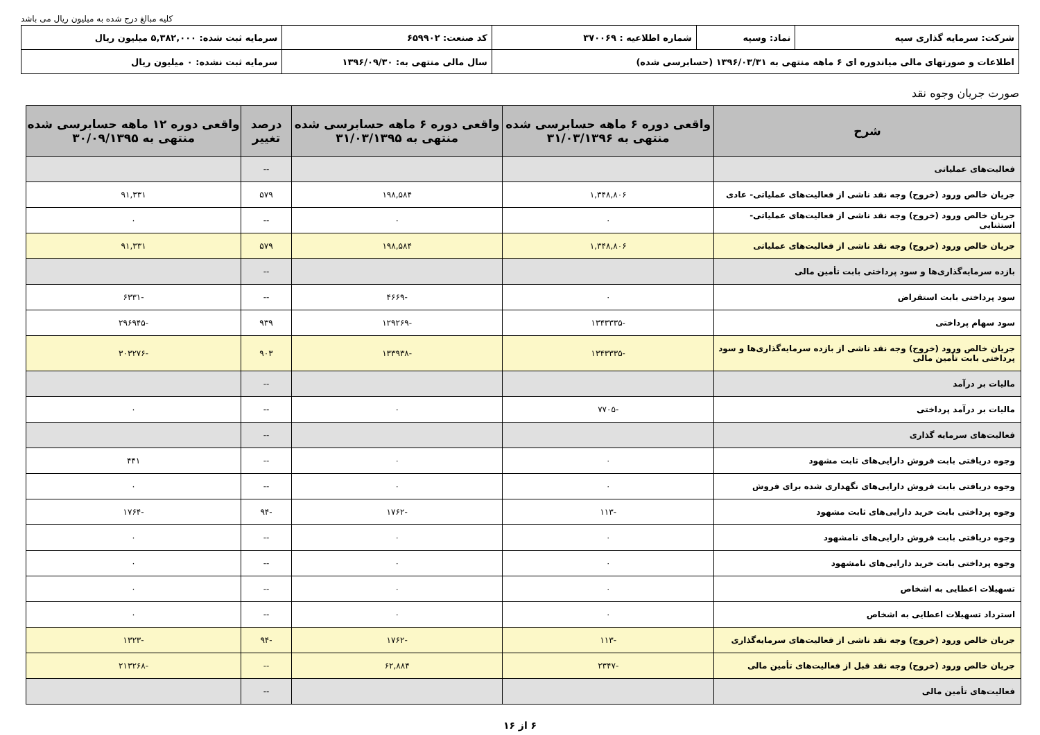کلیه مبالغ درج شده به میلیون ریال می باشد
| شرکت: سرمایه گذاری سپه | نماد: وسپه | شماره اطلاعیه : ۳۷۰۰۶۹ | کد صنعت: ۶۵۹۹۰۲ | سرمایه ثبت شده: ۵,۳۸۲,۰۰۰ میلیون ریال |
| اطلاعات و صورتهای مالی میاندوره ای ۶ ماهه منتهی به ۱۳۹۶/۰۳/۳۱ (حسابرسی شده) | | | سال مالی منتهی به: ۱۳۹۶/۰۹/۳۰ | سرمایه ثبت نشده: ۰ میلیون ریال |
صورت جریان وجوه نقد
| شرح | واقعی دوره ۶ ماهه حسابرسی شده منتهی به ۳۱/۰۳/۱۳۹۶ | واقعی دوره ۶ ماهه حسابرسی شده منتهی به ۳۱/۰۳/۱۳۹۵ | درصد تغییر | واقعی دوره ۱۲ ماهه حسابرسی شده منتهی به ۳۰/۰۹/۱۳۹۵ |
| --- | --- | --- | --- | --- |
| فعالیت‌های عملیاتی | | | -- | |
| جریان خالص ورود (خروج) وجه نقد ناشی از فعالیت‌های عملیاتی- عادی | ۱,۳۴۸,۸۰۶ | ۱۹۸,۵۸۴ | ۵۷۹ | ۹۱,۳۳۱ |
| جریان خالص ورود (خروج) وجه نقد ناشی از فعالیت‌های عملیاتی- استثنایی | ۰ | ۰ | -- | ۰ |
| جریان خالص ورود (خروج) وجه نقد ناشی از فعالیت‌های عملیاتی | ۱,۳۴۸,۸۰۶ | ۱۹۸,۵۸۴ | ۵۷۹ | ۹۱,۳۳۱ |
| بازده سرمایه‌گذاری‌ها و سود پرداختی بابت تأمین مالی | | | -- | |
| سود پرداختی بابت استقراض | ۰ | -۴۶۶۹ | -- | -۶۳۳۱ |
| سود سهام پرداختی | -۱۳۴۳۳۳۵ | -۱۲۹۲۶۹ | ۹۳۹ | -۲۹۶۹۴۵ |
| جریان خالص ورود (خروج) وجه نقد ناشی از بازده سرمایه‌گذاری‌ها و سود پرداختی بابت تأمین مالی | -۱۳۴۳۳۳۵ | -۱۳۳۹۳۸ | ۹۰۳ | -۳۰۳۲۷۶ |
| مالیات بر درآمد | | | -- | |
| مالیات بر درآمد پرداختی | -۷۷۰۵ | ۰ | -- | ۰ |
| فعالیت‌های سرمایه گذاری | | | -- | |
| وجوه دریافتی بابت فروش دارایی‌های ثابت مشهود | ۰ | ۰ | -- | ۴۴۱ |
| وجوه دریافتی بابت فروش دارایی‌های نگهداری شده برای فروش | ۰ | ۰ | -- | ۰ |
| وجوه پرداختی بابت خرید دارایی‌های ثابت مشهود | -۱۱۳ | -۱۷۶۲ | -۹۴ | -۱۷۶۴ |
| وجوه دریافتی بابت فروش دارایی‌های نامشهود | ۰ | ۰ | -- | ۰ |
| وجوه پرداختی بابت خرید دارایی‌های نامشهود | ۰ | ۰ | -- | ۰ |
| تسهیلات اعطایی به اشخاص | ۰ | ۰ | -- | ۰ |
| استرداد تسهیلات اعطایی به اشخاص | ۰ | ۰ | -- | ۰ |
| جریان خالص ورود (خروج) وجه نقد ناشی از فعالیت‌های سرمایه‌گذاری | -۱۱۳ | -۱۷۶۲ | -۹۴ | -۱۳۲۳ |
| جریان خالص ورود (خروج) وجه نقد قبل از فعالیت‌های تأمین مالی | -۲۳۴۷ | ۶۲,۸۸۴ | -- | -۲۱۳۲۶۸ |
| فعالیت‌های تأمین مالی | | | -- | |
۶ از ۱۶